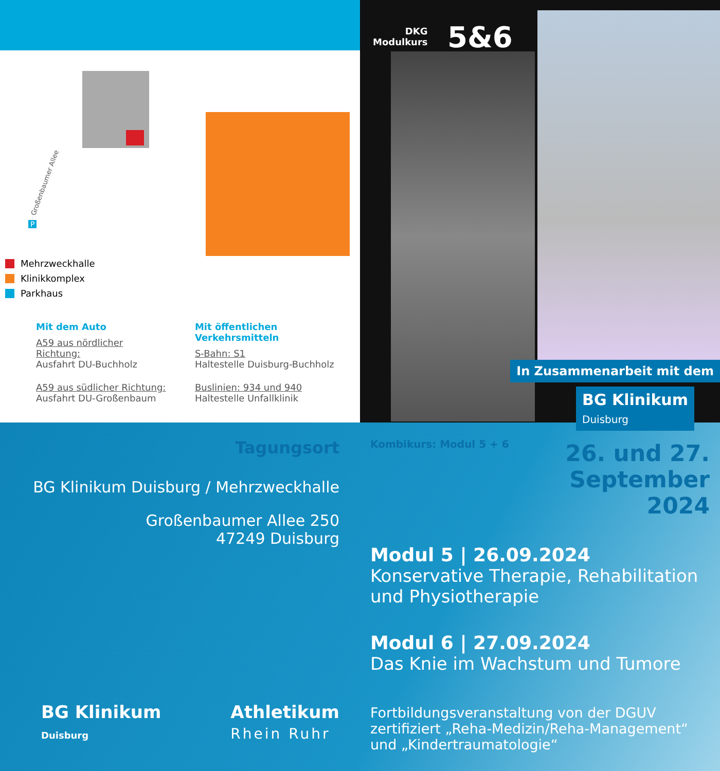Großenbaumer Allee
P
Mehrzweckhalle
Klinikkomplex
Parkhaus
Mit dem Auto
A59 aus nördlicher Richtung:
Ausfahrt DU-Buchholz
A59 aus südlicher Richtung:
Ausfahrt DU-Großenbaum
Mit öffentlichen Verkehrsmitteln
S-Bahn: S1
Haltestelle Duisburg-Buchholz
Buslinien: 934 und 940
Haltestelle Unfallklinik
DKG
Modulkurs
5&6
In Zusammenarbeit mit dem
BG Klinikum
Duisburg
Tagungsort
BG Klinikum Duisburg / Mehrzweckhalle
Großenbaumer Allee 250
47249 Duisburg
BG Klinikum
Duisburg
Athletikum
Rhein Ruhr
Kombikurs: Modul 5 + 6
26. und 27.
September
2024
Modul 5 | 26.09.2024
Konservative Therapie, Rehabilitation und Physiotherapie
Modul 6 | 27.09.2024
Das Knie im Wachstum und Tumore
Fortbildungsveranstaltung von der DGUV zertifiziert „Reha-Medizin/Reha-Management“ und „Kindertraumatologie“